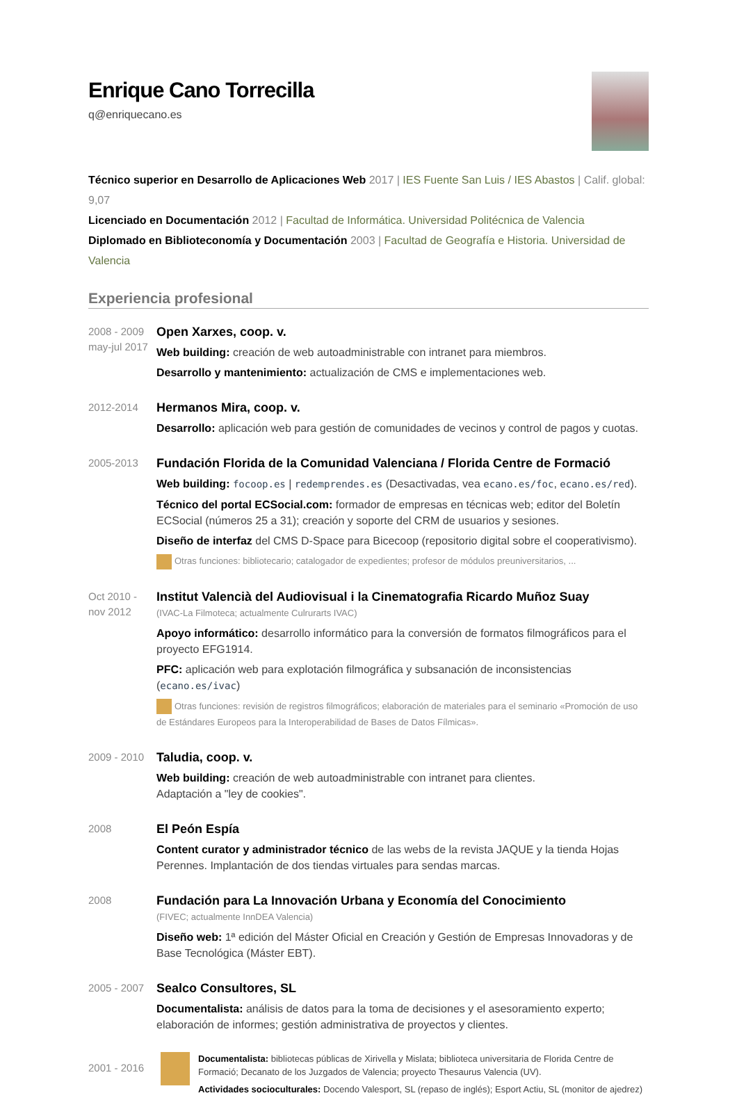Enrique Cano Torrecilla
q@enriquecano.es
Técnico superior en Desarrollo de Aplicaciones Web 2017 | IES Fuente San Luis / IES Abastos | Calif. global: 9,07
Licenciado en Documentación 2012 | Facultad de Informática. Universidad Politécnica de Valencia
Diplomado en Biblioteconomía y Documentación 2003 | Facultad de Geografía e Historia. Universidad de Valencia
Experiencia profesional
2008 - 2009
may-jul 2017
Open Xarxes, coop. v.
Web building: creación de web autoadministrable con intranet para miembros.
Desarrollo y mantenimiento: actualización de CMS e implementaciones web.
2012-2014
Hermanos Mira, coop. v.
Desarrollo: aplicación web para gestión de comunidades de vecinos y control de pagos y cuotas.
2005-2013
Fundación Florida de la Comunidad Valenciana / Florida Centre de Formació
Web building: focoop.es | redemprendes.es (Desactivadas, vea ecano.es/foc, ecano.es/red).
Técnico del portal ECSocial.com: formador de empresas en técnicas web; editor del Boletín ECSocial (números 25 a 31); creación y soporte del CRM de usuarios y sesiones.
Diseño de interfaz del CMS D-Space para Bicecoop (repositorio digital sobre el cooperativismo).
Otras funciones: bibliotecario; catalogador de expedientes; profesor de módulos preuniversitarios, ...
Oct 2010 -
nov 2012
Institut Valencià del Audiovisual i la Cinematografia Ricardo Muñoz Suay
(IVAC-La Filmoteca; actualmente Culrurarts IVAC)
Apoyo informático: desarrollo informático para la conversión de formatos filmográficos para el proyecto EFG1914.
PFC: aplicación web para explotación filmográfica y subsanación de inconsistencias (ecano.es/ivac)
Otras funciones: revisión de registros filmográficos; elaboración de materiales para el seminario «Promoción de uso de Estándares Europeos para la Interoperabilidad de Bases de Datos Fílmicas».
2009 - 2010
Taludia, coop. v.
Web building: creación de web autoadministrable con intranet para clientes.
Adaptación a "ley de cookies".
2008
El Peón Espía
Content curator y administrador técnico de las webs de la revista JAQUE y la tienda Hojas Perennes. Implantación de dos tiendas virtuales para sendas marcas.
2008
Fundación para La Innovación Urbana y Economía del Conocimiento
(FIVEC; actualmente InnDEA Valencia)
Diseño web: 1ª edición del Máster Oficial en Creación y Gestión de Empresas Innovadoras y de Base Tecnológica (Máster EBT).
2005 - 2007
Sealco Consultores, SL
Documentalista: análisis de datos para la toma de decisiones y el asesoramiento experto; elaboración de informes; gestión administrativa de proyectos y clientes.
2001 - 2016
Documentalista: bibliotecas públicas de Xirivella y Mislata; biblioteca universitaria de Florida Centre de Formació; Decanato de los Juzgados de Valencia; proyecto Thesaurus Valencia (UV).
Actividades socioculturales: Docendo Valesport, SL (repaso de inglés); Esport Actiu, SL (monitor de ajedrez)